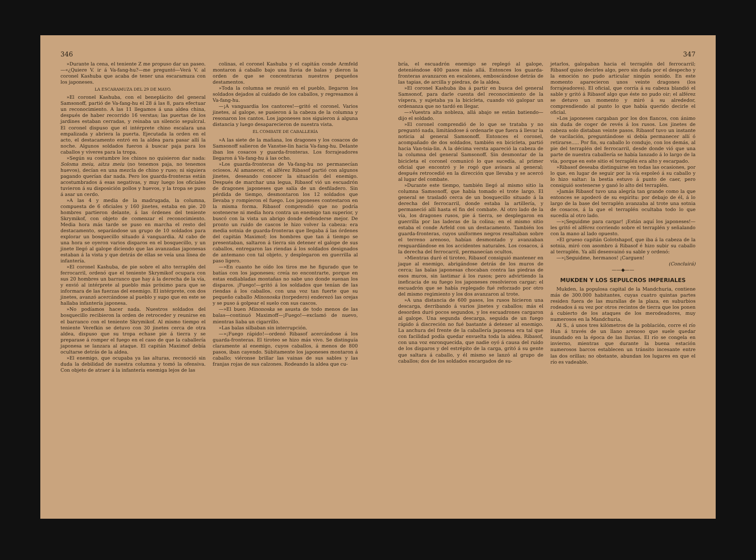346
»Durante la cena, el teniente Z me propuso dar un paseo.—«¿Quiere V. ir á Va-fang-hu?—me preguntó—Verá V. al coronel Kashuba que acaba de tener una escaramuza con los japoneses.
LA ESCARAMUZA DEL 29 DE MAYO.
»El coronel Kashuba, con el beneplácito del general Samsonoff, partió de Va-fang-hu el 28 á las 8, para efectuar un reconocimiento. A las 11 llegamos á una aldea china, después de haber recorrido 16 verstas; las puertas de los jardines estaban cerradas, y reinaba un silencio sepulcral. El coronel dispuso que el intérprete chino escalara una empalizada y abriera la puerta. Ejecutada la orden en el acto, el destacamento entró en la aldea para pasar allí la noche. Algunos soldados fueron á buscar paja para los caballos y víveres para la tropa.
»Según su costumbre los chinos no quisieron dar nada: Soloma meiu, aitza meiu (no tenemos paja, no tenemos huevos), decían en una mezcla de chino y ruso; ni siquiera pagando querían dar nada. Pero los guarda-fronteras están acostumbrados á esas negativas, y muy luego los oficiales tuvieron á su disposición pollos y huevos, y la tropa se puso á asar un cerdo.
»A las 4 y media de la madrugada, la columna, compuesta de 6 oficiales y 160 jinetes, estaba en pie. 20 hombres partieron delante, á las órdenes del teniente Skrymikof, con objeto de comenzar el reconocimiento. Media hora más tarde se puso en marcha el resto del destacamento, separándose un grupo de 10 soldados para explorar un bosquecillo situado á vanguardia. Al cabo de una hora se oyeron varios disparos en el bosquecillo, y un jinete llegó al galope diciendo que las avanzadas japonesas estaban á la vista y que detrás de ellas se veía una línea de infantería.
»El coronel Kashuba, de pie sobre el alto terraplén del ferrocarril, ordenó que el teniente Skrymikof ocupara con sus 20 hombres un barranco que hay á la derecha de la vía, y envió al intérprete al pueblo más próximo para que se informara de las fuerzas del enemigo. El intérprete, con dos jinetes, avanzó acercándose al pueblo y supo que en este se hallaba infantería japonesa.
»No podíamos hacer nada. Nuestros soldados del bosquecillo recibieron la orden de retroceder y reunirse en el barranco con el teniente Skrymikof. Al mismo tiempo el teniente Verefkin se detuvo con 30 jinetes cerca de otra aldea, dispuso que su tropa echase pie á tierra y se preparase á romper el fuego en el caso de que la caballería japonesa se lanzara al ataque. El capitán Maximof debía ocultarse detrás de la aldea.
»El enemigo, que ocupaba ya las alturas, reconoció sin duda la debilidad de nuestra columna y tomó la ofensiva. Con objeto de atraer á la infantería enemiga lejos de las
colinas, el coronel Kashuba y el capitán conde Armfeld montaron á caballo bajo una lluvia de balas y dieron la orden de que se concentraran nuestros pequeños destamentos.
»Toda la columna se reunió en el pueblo, llegaron los soldados dejados al cuidado de los caballos, y regresamos á Va-fang-hu.
—¡A vanguardia los cantores!—gritó el coronel. Varios jinetes, al galope, se pusieron á la cabeza de la columna y resonaron los cantos. Los japoneses nos siguieron á alguna distancia y luego desaparecieron de nuestra vista.
EL COMBATE DE CABALLERÍA
»A las siete de la mañana, los dragones y los cosacos de Samsonoff salieron de Vanstse-lin hacia Va-fang-hu. Delante iban los cosacos y guarda-fronteras. Los forrajeadores llegaron á Va-fang-hu á las ocho.
»Los guarda-fronteras de Va-fang-hu no permanecían ociosos. Al amanecer, el alférez Ribasof partió con algunos jinetes, deseando conocer la situación del enemigo. Después de marchar una legua, Ribasof vió un escuadrón de dragones japoneses que salía de un desfiladero. Sin pérdida de tiempo, desmontaron los 12 soldados que llevaba y rompieron el fuego. Los japoneses contestaron en la misma forma. Ribasof comprendió que no podría sostenerse ni media hora contra un enemigo tan superior, y buscó con la vista un abrigo donde defenderse mejor. De pronto un ruido de cascos le hizo volver la cabeza: era media sotnia de guarda-fronteras que llegaba á las órdenes del capitán Maximof; los hombres que tan á tiempo se presentaban, saltaron á tierra sin detener el galope de sus caballos, entregaron las riendas á los soldados designados de antemano con tal objeto, y desplegaron en guerrilla al paso ligero.
—»En cuanto he oído los tiros me he figurado que te batías con los japoneses; creía no encontrarte, porque en estas endiabladas montañas no sabe uno donde suenan los disparos. ¡Fuego!—gritó á los soldados que tenían de las riendas á los caballos, con una voz tan fuerte que su pequeño caballo Minonoska (torpedero) enderezó las orejas y se puso á golpear el suelo con sus cascos.
—»El buen Minonoska se asusta de todo menos de las balas—continuó Maximoff—¡Fuego!—exclamó de nuevo, mientras liaba un cigarrillo.
»Las balas silbaban sin interrupción.
—»¡Fuego rápido!—ordenó Ribasof acercándose á los guarda-fronteras. El tiroteo se hizo más vivo. Se distinguía claramente al enemigo, cuyos caballos, á menos de 800 pasos, iban cayendo. Súbitamente los japoneses montaron á caballo; viéronse brillar las vainas de sus sables y las franjas rojas de sus calzones. Rodeando la aldea que cu-
347
bría, el escuadrón enemigo se replegó al galope, deteniéndose 400 pasos más allá. Entonces los guarda-fronteras avanzaron en escalones, emboscándose detrás de las tapias, de arcilla y piedras, de la aldea.
»El coronel Kashuba iba á partir en busca del general Samsonof, para darle cuenta del reconocimiento de la víspera, y sujetaba ya la bicicleta, cuando vió galopar un ordenanza que no tardó en llegar.
—»Vuestra alta nobleza, allá abajo se están batiendo—dijo el soldado.
»El coronel comprendió de lo que se trataba y no preguntó nada, limitándose á ordenarle que fuera á llevar la noticia al general Samsonoff. Entonces el coronel, acompañado de dos soldados, también en bicicleta, partió hacia Van-tsia-lin. A la décima versta apareció la cabeza de la columna del general Samsonoff. Sin desmontar de la bicicleta el coronel comunicó lo que sucedía, al primer oficial que encontró y le rogó que avisara al general; después retrocedió en la dirección que llevaba y se acercó al lugar del combate.
»Durante este tiempo, también llegó al mismo sitio la columna Samsonoff, que había tomado el trote largo. El general se trasladó cerca de un bosquecillo situado á la derecha del ferrocarril, donde estaba la artillería, y permaneció allí hasta el fin del combate. Al otro lado de la vía, los dragones rusos, pie á tierra, se desplegaron en guerrilla por las laderas de la colina; en el mismo sitio estaba el conde Arfeld con un destacamento. También los guarda-fronteras, cuyos uniformes negros resaltaban sobre el terreno arenoso, habían desmontado y avanzaban resguardándose en los accidentes naturales. Los cosacos, á la derecha del ferrocarril, permanecían ocultos.
»Mientras duró el tiroteo, Ribasof consiguió mantener en jaque al enemigo, abrigándose detrás de los muros de cerca; las balas japonesas chocaban contra las piedras de esos muros, sin lastimar á los rusos; pero advirtiendo la ineficacia de su fuego los japoneses resolvieron cargar; el escuadrón que se había replegado fué reforzado por otro del mismo regimiento y los dos avanzaron al trote.
»A una distancia de 600 pasos, los rusos hicieron una descarga, derribando á varios jinetes y caballos; más el desorden duró pocos segundos, y los escuadrones cargaron al galope. Una segunda descarga, seguida de un fuego rápido á discreción no fué bastante á detener al enemigo. La anchura del frente de la caballería japonesa era tal que con facilidad podía quedar envuelta toda la aldea. Ribasof, con una voz enronquecida, que nadie oyó á causa del ruido de los disparos y del estrépito de la carga, gritó á su gente que saltara á caballo, y él mismo se lanzó al grupo de caballos; dos de los soldados encargados de su-
jetarlos, galopaban hacia el terraplén del ferrocarril; Ribasof quiso decirles algo, pero sin duda por el despecho y la emoción no pudo articular ningún sonido. En este momento aparecieron unos veinte dragones (los forrajeadores). El oficial, que corría á su cabeza blandió el sable y gritó á Ribasof algo que éste no pudo oir; el alférez se detuvo un momento y miró á su alrededor, comprendiendo al punto lo que había querido decirle el oficial.
»Los japoneses cargaban por los dos flancos, con ánimo sin duda de coger de revés á los rusos. Los jinetes de cabeza solo distaban veinte pasos. Ribasof tuvo un instante de vacilación, preguntándose si debía permanecer allí ó retirarse..... Por fin, su caballo lo condujo, con los demás, al pie del terraplén del ferrocarril, desde donde vió que una parte de nuestra caballería se había lanzado á lo largo de la vía, porque en este sitio el terraplén era alto y escarpado.
»Ribasof deseaba distinguirse en todas las ocasiones, por lo que, en lugar de seguir por la vía espoleó á su caballo y lo hizo saltar: la bestia estuvo á punto de caer, pero consiguió sostenerse y ganó lo alto del terraplén.
»Jamás Ribasof tuvo una alegría tan grande como la que entonces se apoderó de su espíritu: por debajo de él, á lo largo de la base del terraplén avanzaba al trote una sotnia de cosacos, á la que el terraplén ocultaba todo lo que sucedía al otro lado.
—»¡Seguidme para cargar! ¡Están aquí los japoneses!—les gritó el alférez corriendo sobre el terraplén y señalando con la mano al lado opuesto.
»El grueso capitán Golotshapof, que iba á la cabeza de la sotnia, miró con asombro á Ribasof é hizo subir su caballo al terraplén. Ya allí desenvainó su sable y ordenó:
—»¡Seguidme, hermanos! ¡Carguen!
(Concluirá)
——◆——
MUKDEN Y LOS SEPULCROS IMPERIALES
Mukden, la populosa capital de la Mandchuria, contiene más de 300.000 habitantes, cuyas cuatro quintas partes residen fuera de las murallas de la plaza, en suburbios rodeados á su vez por otros recintos de tierra que los ponen á cubierto de los ataques de los merodeadores, muy numerosos en la Mandchuria.
Al S., á unos tres kilómetros de la población, corre el río Hun á través de un llano arenoso que suele quedar inundado en la época de las lluvias. El río se congela en invierno, mientras que durante la buena estación numerosos barcos establecen un tránsito incesante entre las dos orillas; no obstante, abundan los lugares en que el río es vadeable.